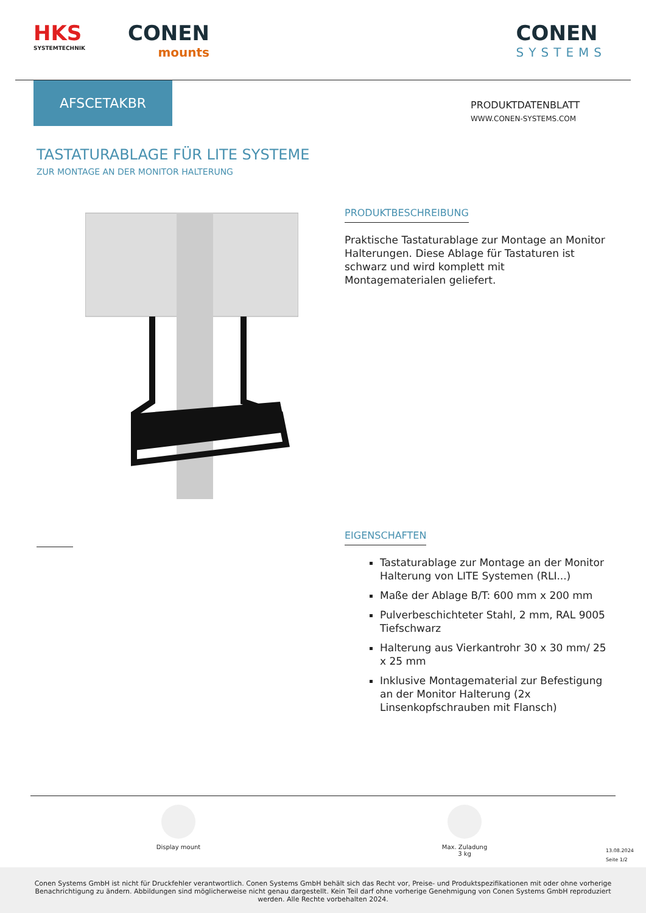HKS
SYSTEMTECHNIK
CONEN
mounts
CONEN
SYSTEMS
AFSCETAKBR
PRODUKTDATENBLATT
WWW.CONEN-SYSTEMS.COM
TASTATURABLAGE FÜR LITE SYSTEME
ZUR MONTAGE AN DER MONITOR HALTERUNG
PRODUKTBESCHREIBUNG
Praktische Tastaturablage zur Montage an Monitor Halterungen. Diese Ablage für Tastaturen ist schwarz und wird komplett mit Montagematerialen geliefert.
EIGENSCHAFTEN
Tastaturablage zur Montage an der Monitor Halterung von LITE Systemen (RLI...)
Maße der Ablage B/T: 600 mm x 200 mm
Pulverbeschichteter Stahl, 2 mm, RAL 9005 Tiefschwarz
Halterung aus Vierkantrohr 30 x 30 mm/ 25 x 25 mm
Inklusive Montagematerial zur Befestigung an der Monitor Halterung (2x Linsenkopfschrauben mit Flansch)
Display mount
Max. Zuladung
3 kg
13.08.2024
Seite 1/2
Conen Systems GmbH ist nicht für Druckfehler verantwortlich. Conen Systems GmbH behält sich das Recht vor, Preise- und Produktspezifikationen mit oder ohne vorherige Benachrichtigung zu ändern. Abbildungen sind möglicherweise nicht genau dargestellt. Kein Teil darf ohne vorherige Genehmigung von Conen Systems GmbH reproduziert werden. Alle Rechte vorbehalten 2024.